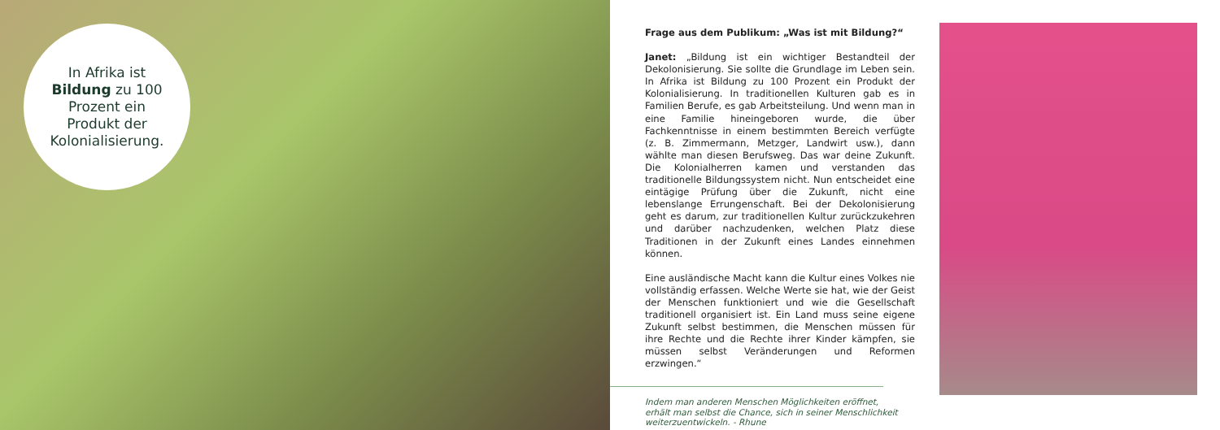In Afrika ist
Bildung zu 100
Prozent ein
Produkt der
Kolonialisierung.
Frage aus dem Publikum: „Was ist mit Bildung?“
Janet: „Bildung ist ein wichtiger Bestandteil der Dekolonisierung. Sie sollte die Grundlage im Leben sein. In Afrika ist Bildung zu 100 Prozent ein Produkt der Kolonialisierung. In traditionellen Kulturen gab es in Familien Berufe, es gab Arbeitsteilung. Und wenn man in eine Familie hineingeboren wurde, die über Fachkenntnisse in einem bestimmten Bereich verfügte (z. B. Zimmermann, Metzger, Landwirt usw.), dann wählte man diesen Berufsweg. Das war deine Zukunft. Die Kolonialherren kamen und verstanden das traditionelle Bildungssystem nicht. Nun entscheidet eine eintägige Prüfung über die Zukunft, nicht eine lebenslange Errungenschaft. Bei der Dekolonisierung geht es darum, zur traditionellen Kultur zurückzukehren und darüber nachzudenken, welchen Platz diese Traditionen in der Zukunft eines Landes einnehmen können.
Eine ausländische Macht kann die Kultur eines Volkes nie vollständig erfassen. Welche Werte sie hat, wie der Geist der Menschen funktioniert und wie die Gesellschaft traditionell organisiert ist. Ein Land muss seine eigene Zukunft selbst bestimmen, die Menschen müssen für ihre Rechte und die Rechte ihrer Kinder kämpfen, sie müssen selbst Veränderungen und Reformen erzwingen.“
Indem man anderen Menschen Möglichkeiten eröffnet,
erhält man selbst die Chance, sich in seiner Menschlichkeit
weiterzuentwickeln. - Rhune